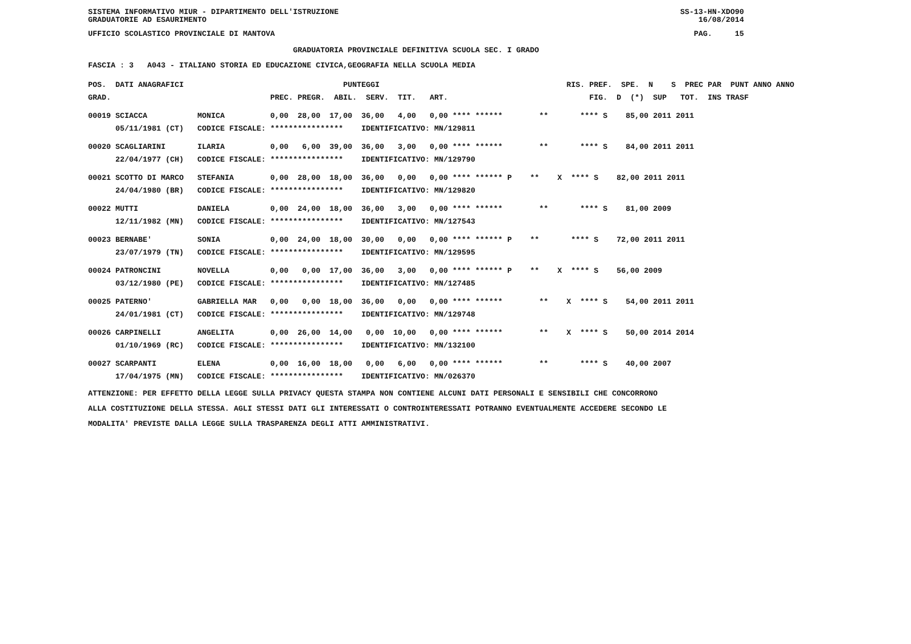SISTEMA INFORMATIVO MIUR - DIPARTIMENTO DELL'ISTRUZIONE SS-13-HN-XDO90
GRADUATORIE AD ESAURIMENTO 16/08/2014
UFFICIO SCOLASTICO PROVINCIALE DI MANTOVA PAG. 15
GRADUATORIA PROVINCIALE DEFINITIVA SCUOLA SEC. I GRADO
FASCIA : 3 A043 - ITALIANO STORIA ED EDUCAZIONE CIVICA,GEOGRAFIA NELLA SCUOLA MEDIA
| POS. DATI ANAGRAFICI | | PUNTEGGI | RIS. PREF. SPE. N S PREC PAR PUNT ANNO ANNO |
| --- | --- | --- | --- |
| GRAD. | | PREC. PREGR. ABIL. SERV. TIT. ART. | FIG. D (*) SUP TOT. INS TRASF |
| 00019 SCIACCA | MONICA | 0,00 28,00 17,00 36,00 4,00 0,00 **** ****** | ** **** S 85,00 2011 2011 |
| 05/11/1981 (CT) | CODICE FISCALE: | **************** IDENTIFICATIVO: MN/129811 | |
| 00020 SCAGLIARINI | ILARIA | 0,00 6,00 39,00 36,00 3,00 0,00 **** ****** | ** **** S 84,00 2011 2011 |
| 22/04/1977 (CH) | CODICE FISCALE: | **************** IDENTIFICATIVO: MN/129790 | |
| 00021 SCOTTO DI MARCO | STEFANIA | 0,00 28,00 18,00 36,00 0,00 0,00 **** ****** P | ** X **** S 82,00 2011 2011 |
| 24/04/1980 (BR) | CODICE FISCALE: | **************** IDENTIFICATIVO: MN/129820 | |
| 00022 MUTTI | DANIELA | 0,00 24,00 18,00 36,00 3,00 0,00 **** ****** | ** **** S 81,00 2009 |
| 12/11/1982 (MN) | CODICE FISCALE: | **************** IDENTIFICATIVO: MN/127543 | |
| 00023 BERNABE' | SONIA | 0,00 24,00 18,00 30,00 0,00 0,00 **** ****** P | ** **** S 72,00 2011 2011 |
| 23/07/1979 (TN) | CODICE FISCALE: | **************** IDENTIFICATIVO: MN/129595 | |
| 00024 PATRONCINI | NOVELLA | 0,00 0,00 17,00 36,00 3,00 0,00 **** ****** P | ** X **** S 56,00 2009 |
| 03/12/1980 (PE) | CODICE FISCALE: | **************** IDENTIFICATIVO: MN/127485 | |
| 00025 PATERNO' | GABRIELLA MAR | 0,00 0,00 18,00 36,00 0,00 0,00 **** ****** | ** X **** S 54,00 2011 2011 |
| 24/01/1981 (CT) | CODICE FISCALE: | **************** IDENTIFICATIVO: MN/129748 | |
| 00026 CARPINELLI | ANGELITA | 0,00 26,00 14,00 0,00 10,00 0,00 **** ****** | ** X **** S 50,00 2014 2014 |
| 01/10/1969 (RC) | CODICE FISCALE: | **************** IDENTIFICATIVO: MN/132100 | |
| 00027 SCARPANTI | ELENA | 0,00 16,00 18,00 0,00 6,00 0,00 **** ****** | ** **** S 40,00 2007 |
| 17/04/1975 (MN) | CODICE FISCALE: | **************** IDENTIFICATIVO: MN/026370 | |
ATTENZIONE: PER EFFETTO DELLA LEGGE SULLA PRIVACY QUESTA STAMPA NON CONTIENE ALCUNI DATI PERSONALI E SENSIBILI CHE CONCORRONO
ALLA COSTITUZIONE DELLA STESSA. AGLI STESSI DATI GLI INTERESSATI O CONTROINTERESSATI POTRANNO EVENTUALMENTE ACCEDERE SECONDO LE
MODALITA' PREVISTE DALLA LEGGE SULLA TRASPARENZA DEGLI ATTI AMMINISTRATIVI.